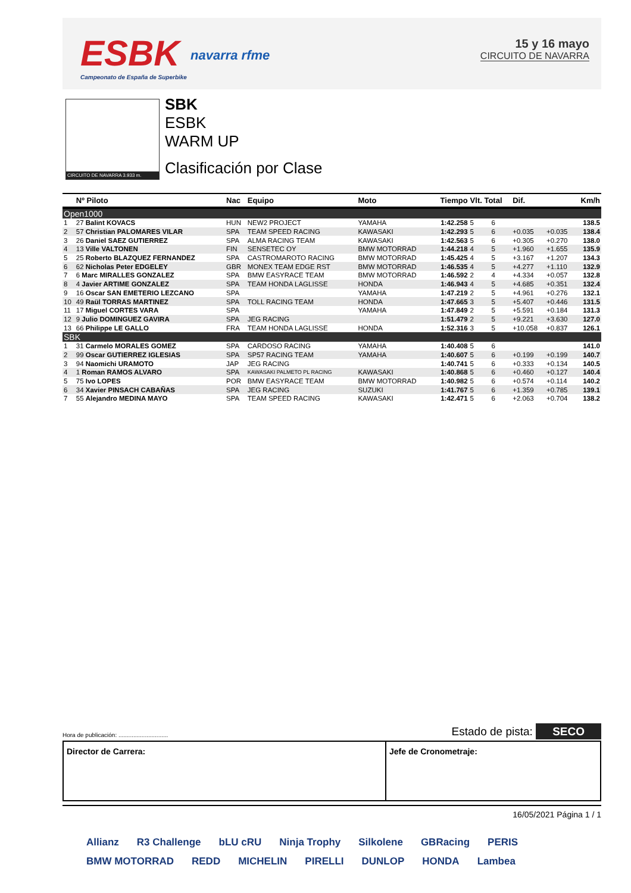ESBK
Campeonato de España de Superbike
navarra rfme
15 y 16 mayo
CIRCUITO DE NAVARRA
CIRCUITO DE NAVARRA 3.933 m.
SBK
ESBK
WARM UP
Clasificación por Clase
| | Nº Piloto | Nac | Equipo | Moto | Tiempo | Vlt. Total | | Dif. | | Km/h |
| --- | --- | --- | --- | --- | --- | --- | --- | --- | --- | --- |
| Open1000 | | | | | | | | | | |
| 1 | 27 Balint KOVACS | HUN | NEW2 PROJECT | YAMAHA | 1:42.258 | 5 | 6 | | | 138.5 |
| 2 | 57 Christian PALOMARES VILAR | SPA | TEAM SPEED RACING | KAWASAKI | 1:42.293 | 5 | 6 | +0.035 | +0.035 | 138.4 |
| 3 | 26 Daniel SAEZ GUTIERREZ | SPA | ALMA RACING TEAM | KAWASAKI | 1:42.563 | 5 | 6 | +0.305 | +0.270 | 138.0 |
| 4 | 13 Ville VALTONEN | FIN | SENSETEC OY | BMW MOTORRAD | 1:44.218 | 4 | 5 | +1.960 | +1.655 | 135.9 |
| 5 | 25 Roberto BLAZQUEZ FERNANDEZ | SPA | CASTROMAROTO RACING | BMW MOTORRAD | 1:45.425 | 4 | 5 | +3.167 | +1.207 | 134.3 |
| 6 | 62 Nicholas Peter EDGELEY | GBR | MONEX TEAM EDGE RST | BMW MOTORRAD | 1:46.535 | 4 | 5 | +4.277 | +1.110 | 132.9 |
| 7 | 6 Marc MIRALLES GONZALEZ | SPA | BMW EASYRACE TEAM | BMW MOTORRAD | 1:46.592 | 2 | 4 | +4.334 | +0.057 | 132.8 |
| 8 | 4 Javier ARTIME GONZALEZ | SPA | TEAM HONDA LAGLISSE | HONDA | 1:46.943 | 4 | 5 | +4.685 | +0.351 | 132.4 |
| 9 | 16 Oscar SAN EMETERIO LEZCANO | SPA | | YAMAHA | 1:47.219 | 2 | 5 | +4.961 | +0.276 | 132.1 |
| 10 | 49 Raül TORRAS MARTINEZ | SPA | TOLL RACING TEAM | HONDA | 1:47.665 | 3 | 5 | +5.407 | +0.446 | 131.5 |
| 11 | 17 Miguel CORTES VARA | SPA | | YAMAHA | 1:47.849 | 2 | 5 | +5.591 | +0.184 | 131.3 |
| 12 | 9 Julio DOMINGUEZ GAVIRA | SPA | JEG RACING | | 1:51.479 | 2 | 5 | +9.221 | +3.630 | 127.0 |
| 13 | 66 Philippe LE GALLO | FRA | TEAM HONDA LAGLISSE | HONDA | 1:52.316 | 3 | 5 | +10.058 | +0.837 | 126.1 |
| SBK | | | | | | | | | | |
| 1 | 31 Carmelo MORALES GOMEZ | SPA | CARDOSO RACING | YAMAHA | 1:40.408 | 5 | 6 | | | 141.0 |
| 2 | 99 Oscar GUTIERREZ IGLESIAS | SPA | SP57 RACING TEAM | YAMAHA | 1:40.607 | 5 | 6 | +0.199 | +0.199 | 140.7 |
| 3 | 94 Naomichi URAMOTO | JAP | JEG RACING | | 1:40.741 | 5 | 6 | +0.333 | +0.134 | 140.5 |
| 4 | 1 Roman RAMOS ALVARO | SPA | KAWASAKI PALMETO PL RACING | KAWASAKI | 1:40.868 | 5 | 6 | +0.460 | +0.127 | 140.4 |
| 5 | 75 Ivo LOPES | POR | BMW EASYRACE TEAM | BMW MOTORRAD | 1:40.982 | 5 | 6 | +0.574 | +0.114 | 140.2 |
| 6 | 34 Xavier PINSACH CABAÑAS | SPA | JEG RACING | SUZUKI | 1:41.767 | 5 | 6 | +1.359 | +0.785 | 139.1 |
| 7 | 55 Alejandro MEDINA MAYO | SPA | TEAM SPEED RACING | KAWASAKI | 1:42.471 | 5 | 6 | +2.063 | +0.704 | 138.2 |
Hora de publicación: .............................. Estado de pista: SECO
Director de Carrera: Jefe de Cronometraje:
16/05/2021 Página 1 / 1
Allianz R3 Challenge bLU cRU Ninja Trophy Silkolene GBRacing PERIS BMW MOTORRAD REDD MICHELIN PIRELLI DUNLOP HONDA Lambea